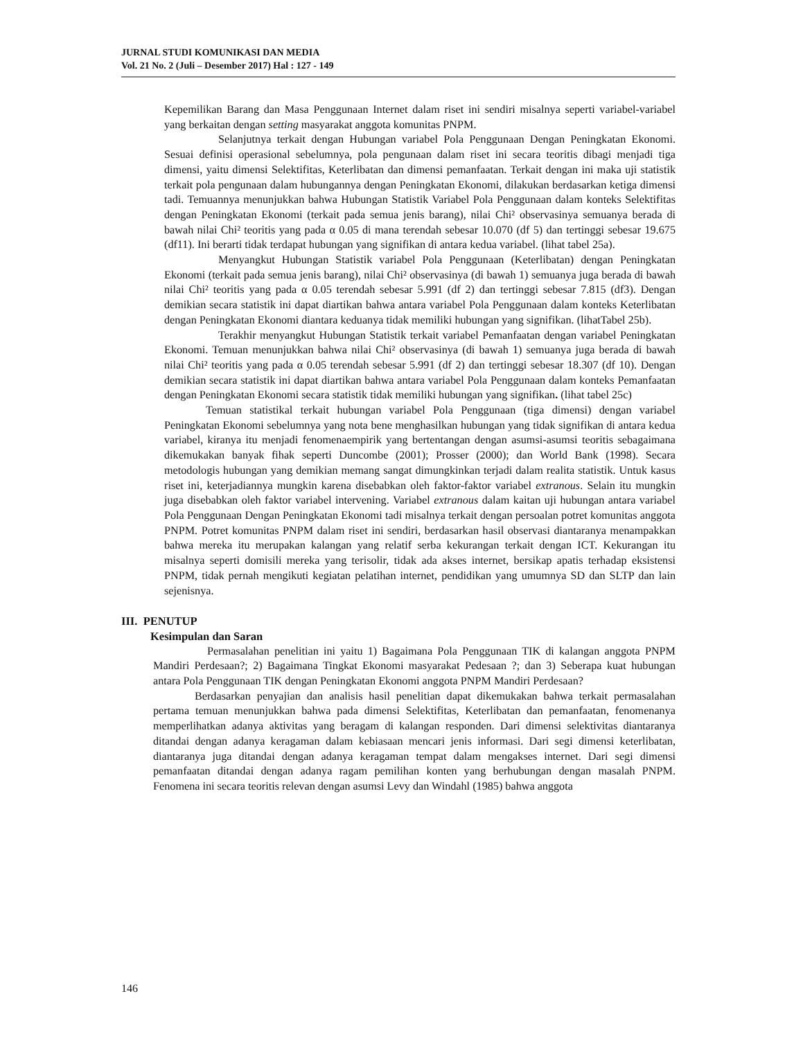JURNAL STUDI KOMUNIKASI DAN MEDIA
Vol. 21 No. 2 (Juli – Desember 2017) Hal : 127 - 149
Kepemilikan Barang dan Masa Penggunaan Internet dalam riset ini sendiri misalnya seperti variabel-variabel yang berkaitan dengan setting masyarakat anggota komunitas PNPM.
Selanjutnya terkait dengan Hubungan variabel Pola Penggunaan Dengan Peningkatan Ekonomi. Sesuai definisi operasional sebelumnya, pola pengunaan dalam riset ini secara teoritis dibagi menjadi tiga dimensi, yaitu dimensi Selektifitas, Keterlibatan dan dimensi pemanfaatan. Terkait dengan ini maka uji statistik terkait pola pengunaan dalam hubungannya dengan Peningkatan Ekonomi, dilakukan berdasarkan ketiga dimensi tadi. Temuannya menunjukkan bahwa Hubungan Statistik Variabel Pola Penggunaan dalam konteks Selektifitas dengan Peningkatan Ekonomi (terkait pada semua jenis barang), nilai Chi² observasinya semuanya berada di bawah nilai Chi² teoritis yang pada α 0.05 di mana terendah sebesar 10.070 (df 5) dan tertinggi sebesar 19.675 (df11). Ini berarti tidak terdapat hubungan yang signifikan di antara kedua variabel. (lihat tabel 25a).
Menyangkut Hubungan Statistik variabel Pola Penggunaan (Keterlibatan) dengan Peningkatan Ekonomi (terkait pada semua jenis barang), nilai Chi² observasinya (di bawah 1) semuanya juga berada di bawah nilai Chi² teoritis yang pada α 0.05 terendah sebesar 5.991 (df 2) dan tertinggi sebesar 7.815 (df3). Dengan demikian secara statistik ini dapat diartikan bahwa antara variabel Pola Penggunaan dalam konteks Keterlibatan dengan Peningkatan Ekonomi diantara keduanya tidak memiliki hubungan yang signifikan. (lihatTabel 25b).
Terakhir menyangkut Hubungan Statistik terkait variabel Pemanfaatan dengan variabel Peningkatan Ekonomi. Temuan menunjukkan bahwa nilai Chi² observasinya (di bawah 1) semuanya juga berada di bawah nilai Chi² teoritis yang pada α 0.05 terendah sebesar 5.991 (df 2) dan tertinggi sebesar 18.307 (df 10). Dengan demikian secara statistik ini dapat diartikan bahwa antara variabel Pola Penggunaan dalam konteks Pemanfaatan dengan Peningkatan Ekonomi secara statistik tidak memiliki hubungan yang signifikan. (lihat tabel 25c)
Temuan statistikal terkait hubungan variabel Pola Penggunaan (tiga dimensi) dengan variabel Peningkatan Ekonomi sebelumnya yang nota bene menghasilkan hubungan yang tidak signifikan di antara kedua variabel, kiranya itu menjadi fenomenaempirik yang bertentangan dengan asumsi-asumsi teoritis sebagaimana dikemukakan banyak fihak seperti Duncombe (2001); Prosser (2000); dan World Bank (1998). Secara metodologis hubungan yang demikian memang sangat dimungkinkan terjadi dalam realita statistik. Untuk kasus riset ini, keterjadiannya mungkin karena disebabkan oleh faktor-faktor variabel extranous. Selain itu mungkin juga disebabkan oleh faktor variabel intervening. Variabel extranous dalam kaitan uji hubungan antara variabel Pola Penggunaan Dengan Peningkatan Ekonomi tadi misalnya terkait dengan persoalan potret komunitas anggota PNPM. Potret komunitas PNPM dalam riset ini sendiri, berdasarkan hasil observasi diantaranya menampakkan bahwa mereka itu merupakan kalangan yang relatif serba kekurangan terkait dengan ICT. Kekurangan itu misalnya seperti domisili mereka yang terisolir, tidak ada akses internet, bersikap apatis terhadap eksistensi PNPM, tidak pernah mengikuti kegiatan pelatihan internet, pendidikan yang umumnya SD dan SLTP dan lain sejenisnya.
III. PENUTUP
Kesimpulan dan Saran
Permasalahan penelitian ini yaitu 1) Bagaimana Pola Penggunaan TIK di kalangan anggota PNPM Mandiri Perdesaan?; 2) Bagaimana Tingkat Ekonomi masyarakat Pedesaan ?; dan 3) Seberapa kuat hubungan antara Pola Penggunaan TIK dengan Peningkatan Ekonomi anggota PNPM Mandiri Perdesaan?
Berdasarkan penyajian dan analisis hasil penelitian dapat dikemukakan bahwa terkait permasalahan pertama temuan menunjukkan bahwa pada dimensi Selektifitas, Keterlibatan dan pemanfaatan, fenomenanya memperlihatkan adanya aktivitas yang beragam di kalangan responden. Dari dimensi selektivitas diantaranya ditandai dengan adanya keragaman dalam kebiasaan mencari jenis informasi. Dari segi dimensi keterlibatan, diantaranya juga ditandai dengan adanya keragaman tempat dalam mengakses internet. Dari segi dimensi pemanfaatan ditandai dengan adanya ragam pemilihan konten yang berhubungan dengan masalah PNPM. Fenomena ini secara teoritis relevan dengan asumsi Levy dan Windahl (1985) bahwa anggota
146